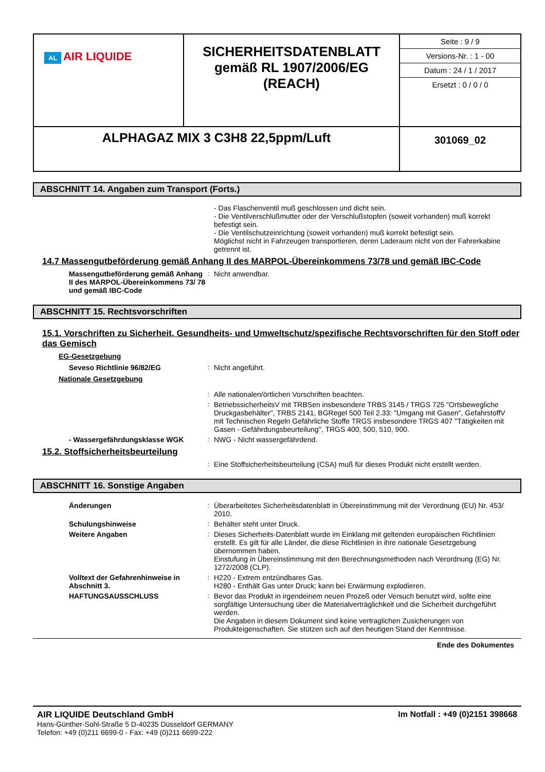| AL AIR LIQUIDE | SICHERHEITSDATENBLATT gemäß RL 1907/2006/EG (REACH) | Seite : 9 / 9 Versions-Nr. : 1 - 00 Datum : 24 / 1 / 2017 Ersetzt : 0 / 0 / 0 |
| ALPHAGAZ MIX 3 C3H8 22,5ppm/Luft | | 301069_02 |
ABSCHNITT 14. Angaben zum Transport (Forts.)
- Das Flaschenventil muß geschlossen und dicht sein.
- Die Ventilverschlußmutter oder der Verschlußstopfen (soweit vorhanden) muß korrekt befestigt sein.
- Die Ventilschutzeinrichtung (soweit vorhanden) muß korrekt befestigt sein.
Möglichst nicht in Fahrzeugen transportieren, deren Laderaum nicht von der Fahrerkabine getrennt ist.
14.7 Massengutbeförderung gemäß Anhang II des MARPOL-Übereinkommens 73/78 und gemäß IBC-Code
Massengutbeförderung gemäß Anhang II des MARPOL-Übereinkommens 73/ 78 und gemäß IBC-Code
: Nicht anwendbar.
ABSCHNITT 15. Rechtsvorschriften
15.1. Vorschriften zu Sicherheit, Gesundheits- und Umweltschutz/spezifische Rechtsvorschriften für den Stoff oder das Gemisch
EG-Gesetzgebung
Seveso Richtlinie 96/82/EG : Nicht angeführt.
Nationale Gesetzgebung
: Alle nationalen/örtlichen Vorschriften beachten.
: BetriebssicherheitsV mit TRBSen insbesondere TRBS 3145 / TRGS 725 "Ortsbewegliche Druckgasbehälter", TRBS 2141, BGRegel 500 Teil 2.33: "Umgang mit Gasen", GefahrstoffV mit Technischen Regeln Gefährliche Stoffe TRGS insbesondere TRGS 407 "Tätigkeiten mit Gasen - Gefährdungsbeurteilung", TRGS 400, 500, 510, 900.
- Wassergefährdungsklasse WGK : NWG - Nicht wassergefährdend.
15.2. Stoffsicherheitsbeurteilung
: Eine Stoffsicherheitsbeurteilung (CSA) muß für dieses Produkt nicht erstellt werden.
ABSCHNITT 16. Sonstige Angaben
Änderungen : Überarbeitetes Sicherheitsdatenblatt in Übereinstimmung mit der Verordnung (EU) Nr. 453/ 2010.
Schulungshinweise : Behälter steht unter Druck.
Weitere Angaben : Dieses Sicherheits-Datenblatt wurde im Einklang mit geltenden europäischen Richtlinien erstellt. Es gilt für alle Länder, die diese Richtlinien in ihre nationale Gesetzgebung übernommen haben.
Einstufung in Übereinstimmung mit den Berechnungsmethoden nach Verordnung (EG) Nr. 1272/2008 (CLP).
Volltext der Gefahrenhinweise in Abschnitt 3.
: H220 - Extrem entzündbares Gas.
H280 - Enthält Gas unter Druck; kann bei Erwärmung explodieren.
HAFTUNGSAUSSCHLUSS : Bevor das Produkt in irgendeinem neuen Prozeß oder Versuch benutzt wird, sollte eine sorgfältige Untersuchung über die Materialverträglichkeit und die Sicherheit durchgeführt werden.
Die Angaben in diesem Dokument sind keine vertraglichen Zusicherungen von Produkteigenschaften. Sie stützen sich auf den heutigen Stand der Kenntnisse.
Ende des Dokumentes
AIR LIQUIDE Deutschland GmbH
Hans-Günther-Sohl-Straße 5 D-40235 Düsseldorf GERMANY
Telefon: +49 (0)211 6699-0 - Fax: +49 (0)211 6699-222
Im Notfall : +49 (0)2151 398668